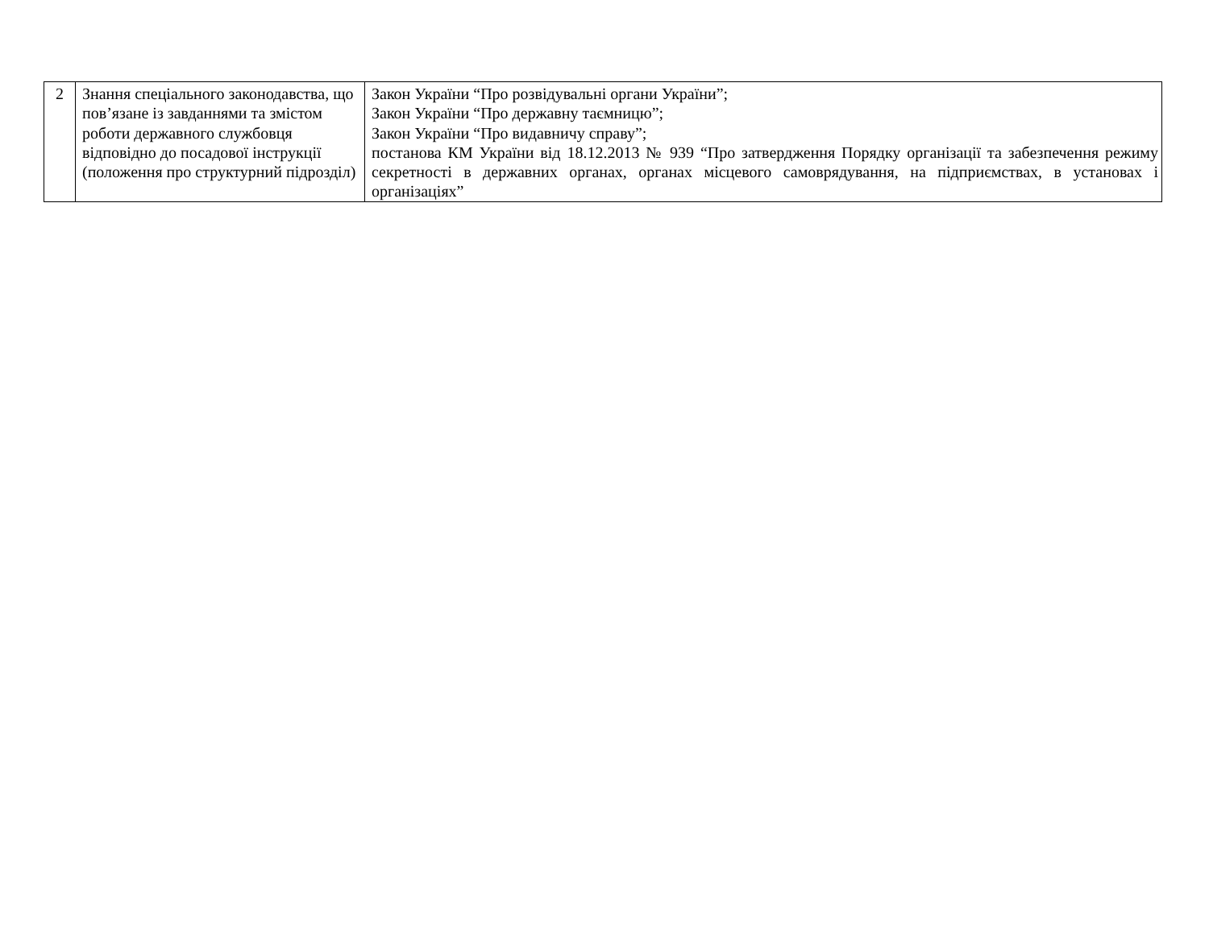| 2 | Знання спеціального законодавства, що пов’язане із завданнями та змістом роботи державного службовця відповідно до посадової інструкції (положення про структурний підрозділ) | Закон України “Про розвідувальні органи України”; Закон України “Про державну таємницю”; Закон України “Про видавничу справу”; постанова КМ України від 18.12.2013 № 939 “Про затвердження Порядку організації та забезпечення режиму секретності в державних органах, органах місцевого самоврядування, на підприємствах, в установах і організаціях” |